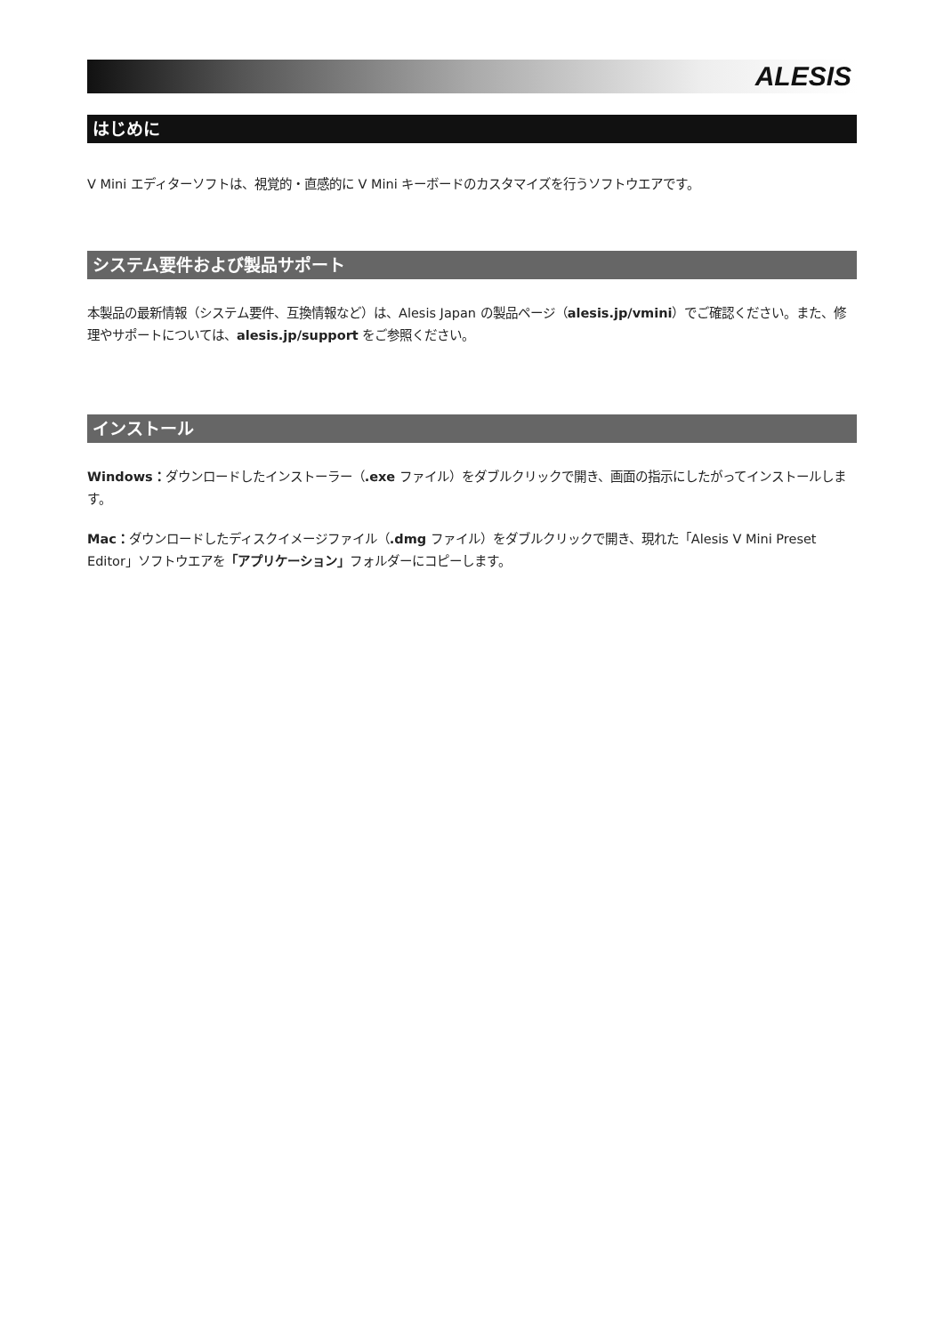ALESIS
はじめに
V Mini エディターソフトは、視覚的・直感的に V Mini キーボードのカスタマイズを行うソフトウエアです。
システム要件および製品サポート
本製品の最新情報（システム要件、互換情報など）は、Alesis Japan の製品ページ（alesis.jp/vmini）でご確認ください。また、修理やサポートについては、alesis.jp/support をご参照ください。
インストール
Windows：ダウンロードしたインストーラー（.exe ファイル）をダブルクリックで開き、画面の指示にしたがってインストールします。
Mac：ダウンロードしたディスクイメージファイル（.dmg ファイル）をダブルクリックで開き、現れた「Alesis V Mini Preset Editor」ソフトウエアを「アプリケーション」フォルダーにコピーします。